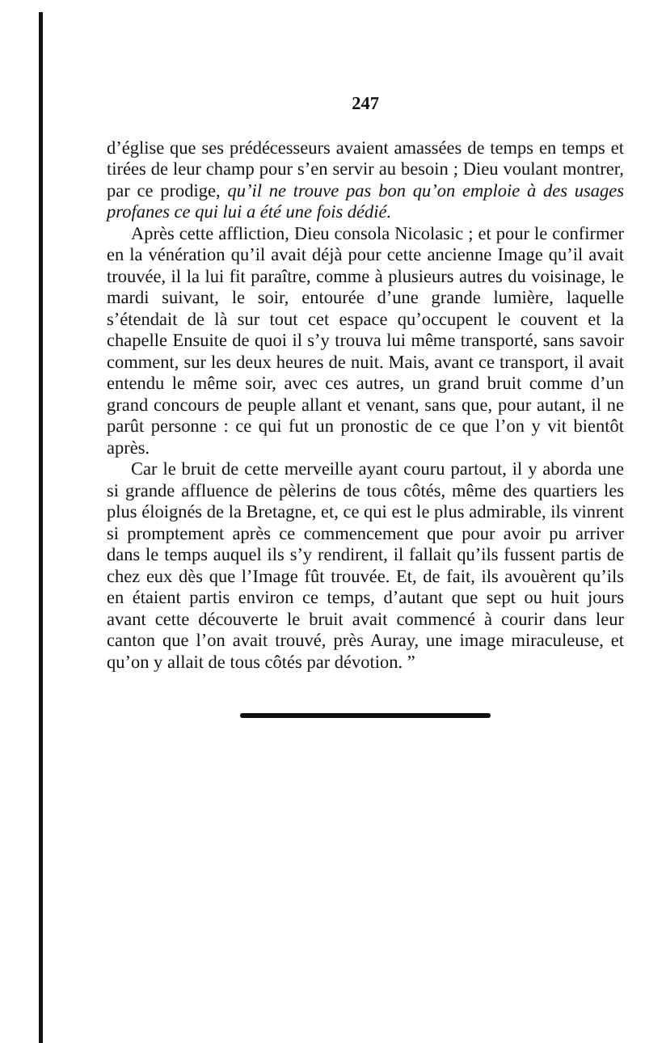247
d’église que ses prédécesseurs avaient amassées de temps en temps et tirées de leur champ pour s’en servir au besoin ; Dieu voulant montrer, par ce prodige, qu’il ne trouve pas bon qu’on emploie à des usages profanes ce qui lui a été une fois dédié.
Après cette affliction, Dieu consola Nicolasic ; et pour le confirmer en la vénération qu’il avait déjà pour cette ancienne Image qu’il avait trouvée, il la lui fit paraître, comme à plusieurs autres du voisinage, le mardi suivant, le soir, entourée d’une grande lumière, laquelle s’étendait de là sur tout cet espace qu’occupent le couvent et la chapelle Ensuite de quoi il s’y trouva lui même transporté, sans savoir comment, sur les deux heures de nuit. Mais, avant ce transport, il avait entendu le même soir, avec ces autres, un grand bruit comme d’un grand concours de peuple allant et venant, sans que, pour autant, il ne parût personne : ce qui fut un pronostic de ce que l’on y vit bientôt après.
Car le bruit de cette merveille ayant couru partout, il y aborda une si grande affluence de pèlerins de tous côtés, même des quartiers les plus éloignés de la Bretagne, et, ce qui est le plus admirable, ils vinrent si promptement après ce commencement que pour avoir pu arriver dans le temps auquel ils s’y rendirent, il fallait qu’ils fussent partis de chez eux dès que l’Image fût trouvée. Et, de fait, ils avouèrent qu’ils en étaient partis environ ce temps, d’autant que sept ou huit jours avant cette découverte le bruit avait commencé à courir dans leur canton que l’on avait trouvé, près Auray, une image miraculeuse, et qu’on y allait de tous côtés par dévotion. ”